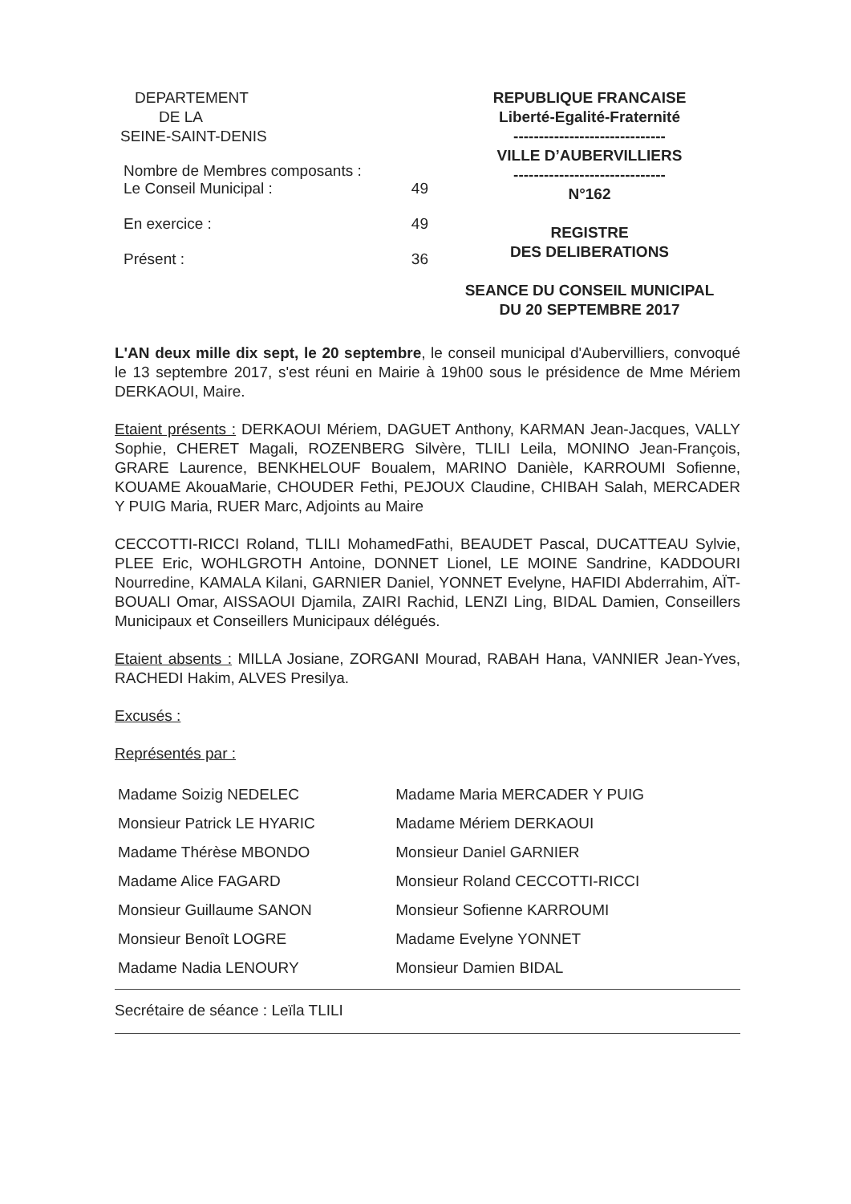DEPARTEMENT
DE LA
SEINE-SAINT-DENIS
| Nombre de Membres composants : | |
| Le Conseil Municipal : | 49 |
| En exercice : | 49 |
| Présent : | 36 |
REPUBLIQUE FRANCAISE
Liberté-Egalité-Fraternité
------------------------------
VILLE D’AUBERVILLIERS
------------------------------
N°162
REGISTRE
DES DELIBERATIONS
SEANCE DU CONSEIL MUNICIPAL
DU 20 SEPTEMBRE 2017
L'AN deux mille dix sept, le 20 septembre, le conseil municipal d'Aubervilliers, convoqué le 13 septembre 2017, s'est réuni en Mairie à 19h00 sous le présidence de Mme Mériem DERKAOUI, Maire.
Etaient présents : DERKAOUI Mériem, DAGUET Anthony, KARMAN Jean-Jacques, VALLY Sophie, CHERET Magali, ROZENBERG Silvère, TLILI Leila, MONINO Jean-François, GRARE Laurence, BENKHELOUF Boualem, MARINO Danièle, KARROUMI Sofienne, KOUAME AkouaMarie, CHOUDER Fethi, PEJOUX Claudine, CHIBAH Salah, MERCADER Y PUIG Maria, RUER Marc, Adjoints au Maire
CECCOTTI-RICCI Roland, TLILI MohamedFathi, BEAUDET Pascal, DUCATTEAU Sylvie, PLEE Eric, WOHLGROTH Antoine, DONNET Lionel, LE MOINE Sandrine, KADDOURI Nourredine, KAMALA Kilani, GARNIER Daniel, YONNET Evelyne, HAFIDI Abderrahim, AÏT-BOUALI Omar, AISSAOUI Djamila, ZAIRI Rachid, LENZI Ling, BIDAL Damien, Conseillers Municipaux et Conseillers Municipaux délégués.
Etaient absents : MILLA Josiane, ZORGANI Mourad, RABAH Hana, VANNIER Jean-Yves, RACHEDI Hakim, ALVES Presilya.
Excusés :
Représentés par :
| Madame Soizig NEDELEC | Madame Maria MERCADER Y PUIG |
| Monsieur Patrick LE HYARIC | Madame Mériem DERKAOUI |
| Madame Thérèse MBONDO | Monsieur Daniel GARNIER |
| Madame Alice FAGARD | Monsieur Roland CECCOTTI-RICCI |
| Monsieur Guillaume SANON | Monsieur Sofienne KARROUMI |
| Monsieur Benoît LOGRE | Madame Evelyne YONNET |
| Madame Nadia LENOURY | Monsieur Damien BIDAL |
Secrétaire de séance : Leïla TLILI